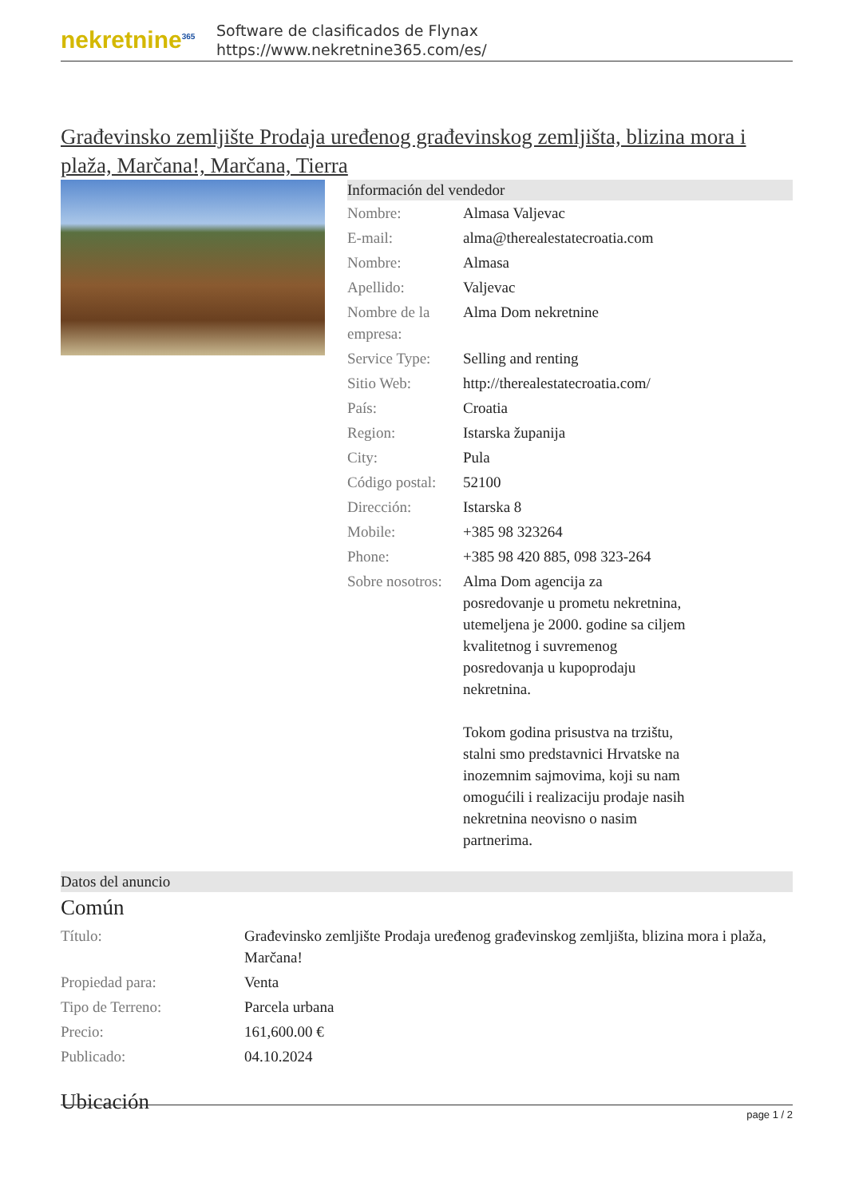nekretnine<sup>365</sup>
Software de clasificados de Flynax
https://www.nekretnine365.com/es/
Građevinsko zemljište Prodaja uređenog građevinskog zemljišta, blizina mora i plaža, Marčana!, Marčana, Tierra
Información del vendedor
| Nombre: | Almasa Valjevac |
| E-mail: | alma@therealestatecroatia.com |
| Nombre: | Almasa |
| Apellido: | Valjevac |
| Nombre de la empresa: | Alma Dom nekretnine |
| Service Type: | Selling and renting |
| Sitio Web: | http://therealestatecroatia.com/ |
| País: | Croatia |
| Region: | Istarska županija |
| City: | Pula |
| Código postal: | 52100 |
| Dirección: | Istarska 8 |
| Mobile: | +385 98 323264 |
| Phone: | +385 98 420 885, 098 323-264 |
| Sobre nosotros: | Alma Dom agencija za posredovanje u prometu nekretnina, utemeljena je 2000. godine sa ciljem kvalitetnog i suvremenog posredovanja u kupoprodaju nekretnina. Tokom godina prisustva na trzištu, stalni smo predstavnici Hrvatske na inozemnim sajmovima, koji su nam omogućili i realizaciju prodaje nasih nekretnina neovisno o nasim partnerima. |
Datos del anuncio
Común
| Título: | Građevinsko zemljište Prodaja uređenog građevinskog zemljišta, blizina mora i plaža, Marčana! |
| Propiedad para: | Venta |
| Tipo de Terreno: | Parcela urbana |
| Precio: | 161,600.00 € |
| Publicado: | 04.10.2024 |
Ubicación
page 1 / 2